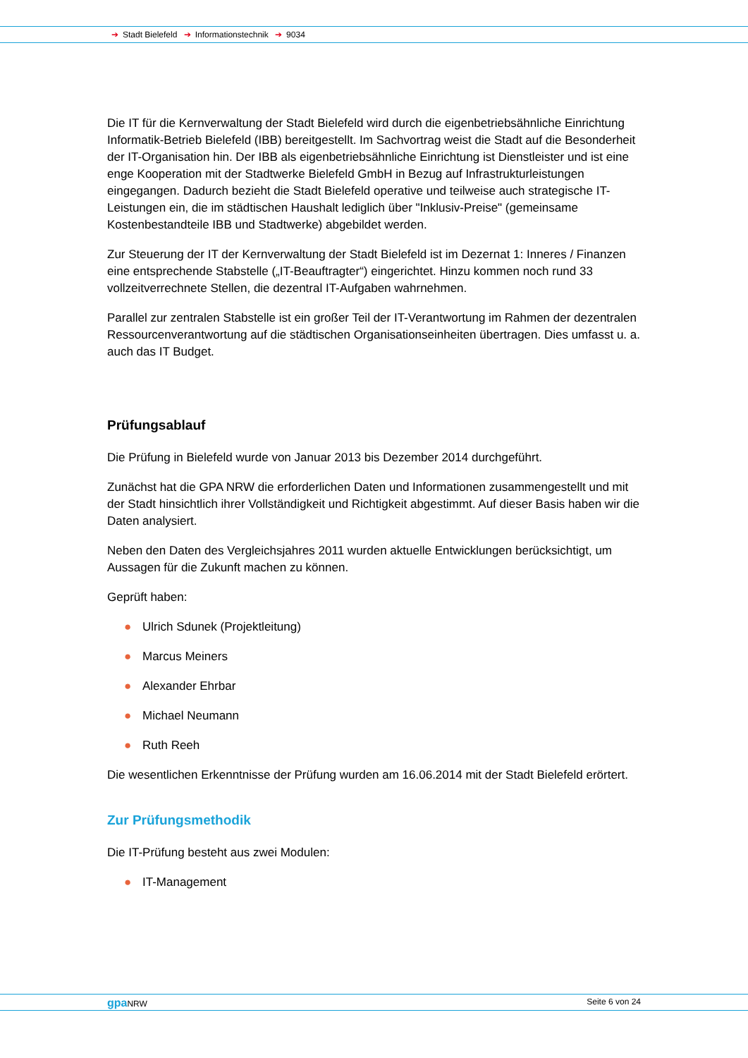➔ Stadt Bielefeld ➔ Informationstechnik ➔ 9034
Die IT für die Kernverwaltung der Stadt Bielefeld wird durch die eigenbetriebsähnliche Einrichtung Informatik-Betrieb Bielefeld (IBB) bereitgestellt. Im Sachvortrag weist die Stadt auf die Besonderheit der IT-Organisation hin. Der IBB als eigenbetriebsähnliche Einrichtung ist Dienstleister und ist eine enge Kooperation mit der Stadtwerke Bielefeld GmbH in Bezug auf Infrastrukturleistungen eingegangen. Dadurch bezieht die Stadt Bielefeld operative und teilweise auch strategische IT-Leistungen ein, die im städtischen Haushalt lediglich über "Inklusiv-Preise" (gemeinsame Kostenbestandteile IBB und Stadtwerke) abgebildet werden.
Zur Steuerung der IT der Kernverwaltung der Stadt Bielefeld ist im Dezernat 1: Inneres / Finanzen eine entsprechende Stabstelle („IT-Beauftragter“) eingerichtet. Hinzu kommen noch rund 33 vollzeitverrechnete Stellen, die dezentral IT-Aufgaben wahrnehmen.
Parallel zur zentralen Stabstelle ist ein großer Teil der IT-Verantwortung im Rahmen der dezentralen Ressourcenverantwortung auf die städtischen Organisationseinheiten übertragen. Dies umfasst u. a. auch das IT Budget.
Prüfungsablauf
Die Prüfung in Bielefeld wurde von Januar 2013 bis Dezember 2014 durchgeführt.
Zunächst hat die GPA NRW die erforderlichen Daten und Informationen zusammengestellt und mit der Stadt hinsichtlich ihrer Vollständigkeit und Richtigkeit abgestimmt. Auf dieser Basis haben wir die Daten analysiert.
Neben den Daten des Vergleichsjahres 2011 wurden aktuelle Entwicklungen berücksichtigt, um Aussagen für die Zukunft machen zu können.
Geprüft haben:
● Ulrich Sdunek (Projektleitung)
● Marcus Meiners
● Alexander Ehrbar
● Michael Neumann
● Ruth Reeh
Die wesentlichen Erkenntnisse der Prüfung wurden am 16.06.2014 mit der Stadt Bielefeld erörtert.
Zur Prüfungsmethodik
Die IT-Prüfung besteht aus zwei Modulen:
● IT-Management
gpa NRW Seite 6 von 24